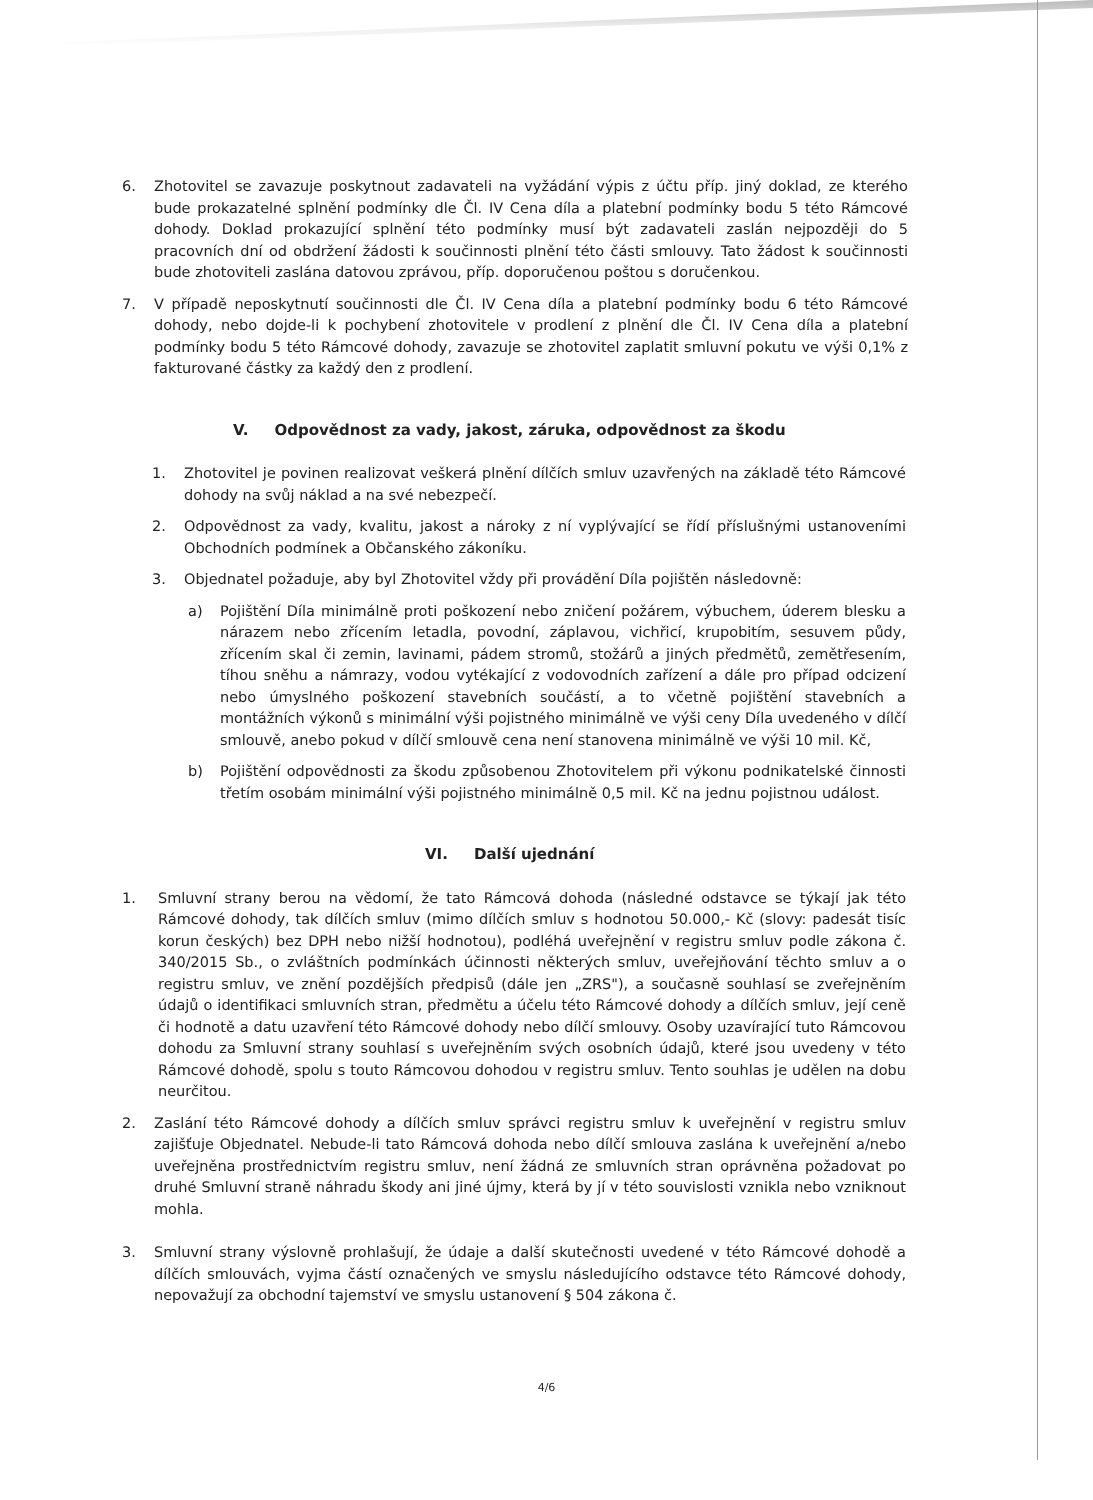6. Zhotovitel se zavazuje poskytnout zadavateli na vyžádání výpis z účtu příp. jiný doklad, ze kterého bude prokazatelné splnění podmínky dle Čl. IV Cena díla a platební podmínky bodu 5 této Rámcové dohody. Doklad prokazující splnění této podmínky musí být zadavateli zaslán nejpozději do 5 pracovních dní od obdržení žádosti k součinnosti plnění této části smlouvy. Tato žádost k součinnosti bude zhotoviteli zaslána datovou zprávou, příp. doporučenou poštou s doručenkou.
7. V případě neposkytnutí součinnosti dle Čl. IV Cena díla a platební podmínky bodu 6 této Rámcové dohody, nebo dojde-li k pochybení zhotovitele v prodlení z plnění dle Čl. IV Cena díla a platební podmínky bodu 5 této Rámcové dohody, zavazuje se zhotovitel zaplatit smluvní pokutu ve výši 0,1% z fakturované částky za každý den z prodlení.
V. Odpovědnost za vady, jakost, záruka, odpovědnost za škodu
1. Zhotovitel je povinen realizovat veškerá plnění dílčích smluv uzavřených na základě této Rámcové dohody na svůj náklad a na své nebezpečí.
2. Odpovědnost za vady, kvalitu, jakost a nároky z ní vyplývající se řídí příslušnými ustanoveními Obchodních podmínek a Občanského zákoníku.
3. Objednatel požaduje, aby byl Zhotovitel vždy při provádění Díla pojištěn následovně:
a) Pojištění Díla minimálně proti poškození nebo zničení požárem, výbuchem, úderem blesku a nárazem nebo zřícením letadla, povodní, záplavou, vichřicí, krupobitím, sesuvem půdy, zřícením skal či zemin, lavinami, pádem stromů, stožárů a jiných předmětů, zemětřesením, tíhou sněhu a námrazy, vodou vytékající z vodovodních zařízení a dále pro případ odcizení nebo úmyslného poškození stavebních součástí, a to včetně pojištění stavebních a montážních výkonů s minimální výši pojistného minimálně ve výši ceny Díla uvedeného v dílčí smlouvě, anebo pokud v dílčí smlouvě cena není stanovena minimálně ve výši 10 mil. Kč,
b) Pojištění odpovědnosti za škodu způsobenou Zhotovitelem při výkonu podnikatelské činnosti třetím osobám minimální výši pojistného minimálně 0,5 mil. Kč na jednu pojistnou událost.
VI. Další ujednání
1. Smluvní strany berou na vědomí, že tato Rámcová dohoda (následné odstavce se týkají jak této Rámcové dohody, tak dílčích smluv (mimo dílčích smluv s hodnotou 50.000,- Kč (slovy: padesát tisíc korun českých) bez DPH nebo nižší hodnotou), podléhá uveřejnění v registru smluv podle zákona č. 340/2015 Sb., o zvláštních podmínkách účinnosti některých smluv, uveřejňování těchto smluv a o registru smluv, ve znění pozdějších předpisů (dále jen „ZRS"), a současně souhlasí se zveřejněním údajů o identifikaci smluvních stran, předmětu a účelu této Rámcové dohody a dílčích smluv, její ceně či hodnotě a datu uzavření této Rámcové dohody nebo dílčí smlouvy. Osoby uzavírající tuto Rámcovou dohodu za Smluvní strany souhlasí s uveřejněním svých osobních údajů, které jsou uvedeny v této Rámcové dohodě, spolu s touto Rámcovou dohodou v registru smluv. Tento souhlas je udělen na dobu neurčitou.
2. Zaslání této Rámcové dohody a dílčích smluv správci registru smluv k uveřejnění v registru smluv zajišťuje Objednatel. Nebude-li tato Rámcová dohoda nebo dílčí smlouva zaslána k uveřejnění a/nebo uveřejněna prostřednictvím registru smluv, není žádná ze smluvních stran oprávněna požadovat po druhé Smluvní straně náhradu škody ani jiné újmy, která by jí v této souvislosti vznikla nebo vzniknout mohla.
3. Smluvní strany výslovně prohlašují, že údaje a další skutečnosti uvedené v této Rámcové dohodě a dílčích smlouvách, vyjma částí označených ve smyslu následujícího odstavce této Rámcové dohody, nepovažují za obchodní tajemství ve smyslu ustanovení § 504 zákona č.
4/6